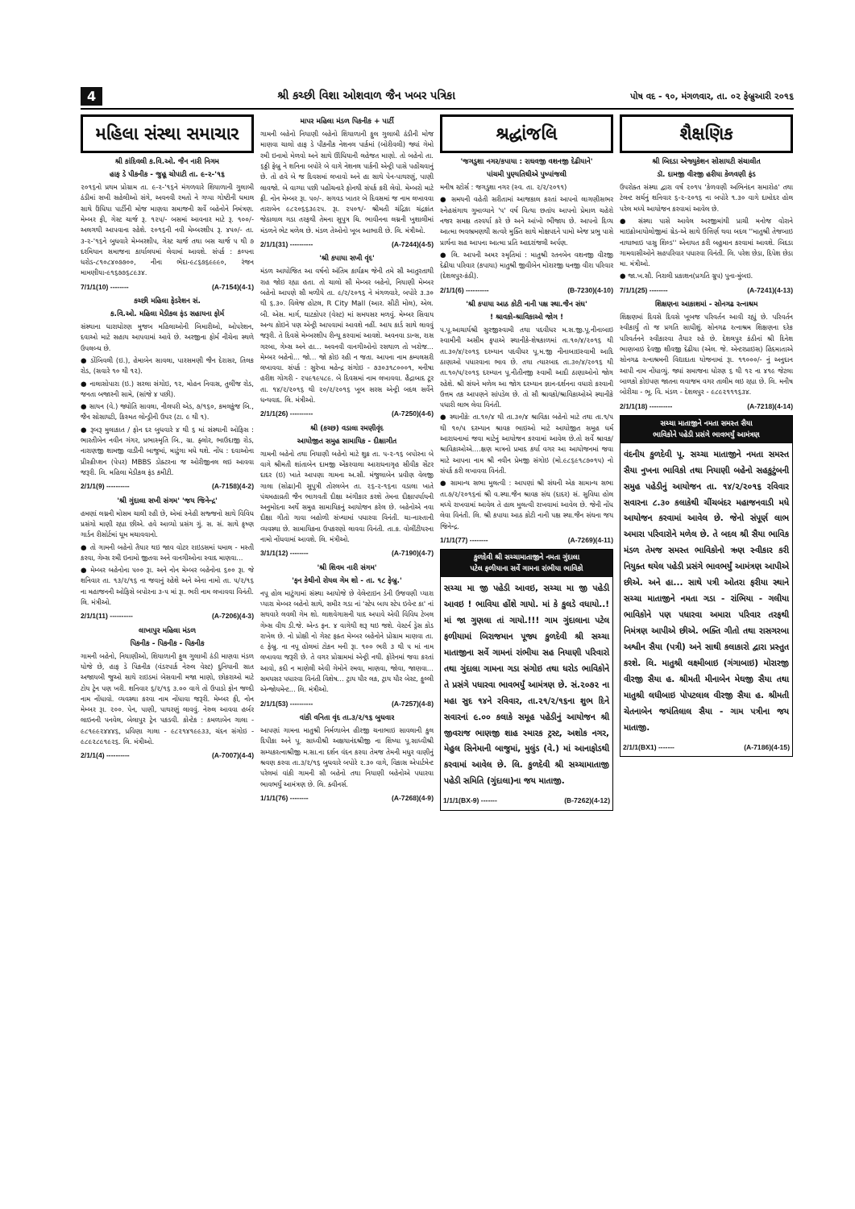4 શ્રી કચ્છી વિશા ઓશવાળ જૈન ખબર પત્રિકા પોષ વદ - ૧૦, મંગળવાર, તા. ૦૨ ફેબ્રુઆરી ૨૦૧૬
મહિલા સંસ્થા સમાચાર
શ્રી કાંદિવલી ક.વિ.ઓ. જૈન નારી નિગમ
હાફ ડે પીકનીક - જુહૂ ચોપાટી તા. ૯-૨-'૧૬
૨૦૧૬નો પ્રથમ પ્રોગ્રામ તા. ૯-૨-'૧૬ને મંગળવારે શિયાળાની ગુલાબી ઠંડીમાં સખી સહેલીઓ સંગે, અવનવી રમતો ને ગપ્પા ગોષ્ટીની ધમાલ સાથે ઉંધિયા પાર્ટીની મોજ માણવા સમાજની સર્વે બહેનોને નિમંત્રણ. મેમ્બર ફી, ગેસ્ટ ચાર્જ રૂ. ૧૨૫/- બસમાં આવનાર માટે રૂ. ૧૦૦/- અલગથી આપવાના રહેશે. ૨૦૧૬ની નવી મેમ્બરશીપ રૂ. ૪૫૦/- તા. ૩-૨-'૧૬ને બુધવારે મેમ્બરશીપ, ગેસ્ટ ચાર્જ તથા બસ ચાર્જ ૫ થી ૭ દરમિયાન સમાજના કાર્યાલયમાં લેવામાં આવશે. સંપર્ક : કલ્પના ધરોડ-૮૧૦૮૪૦૭૭૦૦, નીના ભેદા-૯૮૬૭૬૯૯૯૦, રંજન મામણીયા-૯૧૬૭૭૬૮૯૩૪.
7/1/1(10) -------- (A-7154)(4-1)
કચ્છી મહિલા ફેડરેશન સં.
ક.વિ.ઓ. મહિલા મેડીકલ ફંડ સહાયના ફોર્મ
સંસ્થાના ધારાધોરણ મુજબ મહિલાઓની બિમારીઓ, ઓપરેશન, દવાઓ માટે સહાય આપવામાં આવે છે. અરજીના ફોર્મ નીચેના સ્થળે ઉપલબ્ધ છે.
● ડોંબિવલી (ઇ.), હેમાબેન સાવલા, પારસમણી જૈન દેરાસર, તિલક રોડ, (સવારે ૧૦ થી ૧૨).
● નાલાસોપારા (ઇ.) સરલા સંગોઇ, ૧૨, મોહન નિવાસ, તુલીંજ રોડ, જનતા બજારની સામે, (સાંજે ૪ પછી).
● સાયન (વે.) જ્યોતિ સાવલા, નીલપરી એડ, ૭/૧૬૦, કમલકુંજ બિ., જૈન સોસાયટી, કિસ્મત લોન્ડ્રીની ઉપર (ટા. ૯ થી ૧).
● રૂબરૂ મુલાકાત / ફોન દર બુધવારે ૪ થી ૬ માં સંસ્થાની ઓફિસ : ભારતીબેન નવીન ગંગર, પ્રભાસ્મૃતિ બિ., ગ્રા. ફ્લોર, ભાઉદાજી રોડ, નારાણજી શામજી વાડીની બાજુમાં, માટુંગા મધે થશે. નોંધ : દવાઓના પ્રીસ્ક્રીપ્શન (પેપર) MBBS ડોક્ટરના જ ઓરીજીનલ લઇ આવવા જરૂરી. લિ. મહિલા મેડીકલ ફંડ કમીટી.
2/1/1(9) ---------- (A-7158)(4-2)
'શ્રી ગુંદાલા સખી સંગમ' 'જય જિનેન્દ્ર'
હમણાં લગ્નની મોસમ ચાલી રહી છે, એમાં સ્નેહી સજ્જનો સાથે વિવિધ પ્રસંગો માણી રહ્યા છીએ. હવે આવ્યો પ્રસંગ ગું. સ. સં. સાથે કૃષ્ણ ગાર્ડન રીસોર્ટમાં ધૂમ મચાવવાનો.
● તો ગામની બહેનો તૈયાર થઇ જાવ વોટર રાઇડસમાં ધમાલ - મસ્તી કરવા, ગેમ્સ રમી ઇનામો જીતવા અને વાનગીઓના સ્વાદ માણવા...
● મેમ્બર બહેનોના ૫૦૦ રૂા. અને નોન મેમ્બર બહેનોના ૬૦૦ રૂા. જે શનિવાર તા. ૧૩/૨/૧૬ ના જવાનું રહેશે અને એના નામો તા. ૫/૨/૧૬ ના મહાજનની ઓફિસે બપોરના ૩-૫ માં રૂા. ભરી નામ લખાવવા વિનંતી. લિ. મંત્રીઓ.
2/1/1(11) ---------- (A-7206)(4-3)
લાખાપુર મહિલા મંડળ
પિકનીક - પિકનીક - પિકનીક
ગામની બહેનો, નિયાણીઓ, શિયાળાની ફુલ ગુલાબી ઠંડી માણવા મંડળ યોજે છે, હાફ ડે પિકનીક (વંડરપાર્ક નેરુલ વેસ્ટ) દુનિયાની સાત અજાયબી જુઓ સાથે રાઇડમાં બેસવાની મજા માણો, છોકરાઓ માટે ટોય ટ્રેન પણ ખરી. શનિવાર ૬/૨/૧૬ ૩.૦૦ વાગે તો ઉપાડો ફોન જલ્દી નામ નોંધાવો. વ્યવસ્થા કરવા નામ નોંધાવા જરૂરી. મેમ્બર ફી, નોન મેમ્બર રૂા. ૨૦૦. પેન, પાણી, પાથરણું લાવવું. નેરુલ આવવા હર્બર લાઇનની પનવેલ, બેલાપુર ટ્રેન પકડવી. કોન્ટેક : કમળાબેન ગાલા - ૯૮૧૯૯૨૪૪૪૬, પ્રવિણા ગાલા - ૯૮૨૧૪૧૯૯૩૩, ચંદન સંગોઇ - ૯૮૯૨૮૯૧૯૨૬. લિ. મંત્રીઓ.
2/1/1(4) ---------- (A-7007)(4-4)
માપર મહિલા મંડળ પિકનીક + પાર્ટી
ગામની બહેનો નિયાણી બહેનો શિયાળાની ફુલ ગુલાબી ઠંડીની મોજ માણવા ચાલો હાફ ડે પીકનીક નેશનલ પાર્કમાં (બોરીવલી) જ્યાં ગેમો રમી ઇનામો મેળવો અને સાથે ઊંધિયાની લહેજત માણો. તો બહેનો તા. ૬ઠ્ઠી ફેબ્રુ ને શનિના બપોરે બે વાગે નેશનલ પાર્કની એન્ટ્રી પાસે પહોંચવાનું છે. તો હવે બે જ દિવસમાં લખાવો અને હા સાથે પેન-પાથરણું, પાણી લાવજો. બે વાગ્યા પછી પહોંચનારે ફોનથી સંપર્ક કરી લેવો. મેમ્બરો માટે ફ્રી. નોન મેમ્બર રૂા. ૫૦/-. સગવડ ખાતર બે દિવસમાં જ નામ લખાવવા તારાબેન ૯૮૨૦૬૬૩૯૨૫. રૂા. ૨૫૦૧/- શ્રીમતી ચંદ્રિકા ચંદ્રકાંત જેઠાલાલ ગડા તરફથી તેમના સુપુત્ર ચિ. ભાવીનના લગ્નની ખુશાલીમાં મંડળને ભેટ મળેલ છે. મંડળ તેઓનો ખૂબ આભારી છે. લિ. મંત્રીઓ.
2/1/1(31) ---------- (A-7244)(4-5)
'શ્રી કપાયા સખી વૃંદ'
મંડળ આયોજિત આ વર્ષનો અંતિમ કાર્યક્રમ જેની તમે સૌ આતુરતાથી રાહ જોઇ રહ્યા હતા. તો ચાલો સૌ મેમ્બર બહેનો, નિયાણી મેમ્બર બહેનો આપણે સૌ મળીયે તા. ૯/૨/૨૦૧૬ ને મંગળવારે, બપોરે ૩.૩૦ થી ૬.૩૦. વિલેજ હોટલ, R City Mall (આર. સીટી મોલ), એલ. બી. એસ. માર્ગ, ઘાટકોપર (વેસ્ટ) માં સમયસર મળવું. મેમ્બર સિવાય અન્ય કોઇને પણ એન્ટ્રી આપવામાં આવશે નહીં. આય કાર્ડ સાથે લાવવું જરૂરી. તે દિવસે મેમ્બરશીપ રીન્યૂ કરવામાં આવશે. અવનવા ડાન્સ, રાસ ગરબા, ગેમ્સ અને હા... અવનવી વાનગીઓનો રસથાળ તો ખરોજ... મેમ્બર બહેનો... જો... જો કોઇ રહી ન જતા. આપના નામ કમ્પલસરી લખાવવા. સંપર્ક : સુરેખા મહેન્દ્ર સંગોઇ - ૭૩૦૩૧૮૦૦૦૧, મનીષા હરીશ ગોગરી - ૨૫૯૧૯૫૮૯. બે દિવસમાં નામ લખાવવા. હૈદ્રાબાદ ટૂર તા. ૧૪/૨/૨૦૧૬ થી ૨૦/૨/૨૦૧૬ ખૂબ સરસ એન્ટ્રી બદલ સર્વેને ધન્યવાદ. લિ. મંત્રીઓ.
2/1/1(26) ---------- (A-7250)(4-6)
શ્રી (કચ્છ) વડાલા રમણીવૃંદ
આયોજીત સમુહ સામાયિક - દીક્ષાગીત
ગામની બહેનો તથા નિયાણી બહેનો માટે શુક્ર તા. ૫-૨-૧૬ બપોરના બે વાગે શ્રીમતી શાંતાબેન દામજી એંકરવાલા આરાધનાગૃહ સીવીક સેંટર દાદર (ઇ) ખાતે આપણા ગામના અ.સૌ. મંજુલાબેન પ્રવીણ વેલજી ગાલા (સોઢા)ની સુપુત્રી તોરલબેન તા. ૨૬-૨-૧૬ના વડાલા ખાતે પંચમહાવ્રતી જૈન ભાગવતી દીક્ષા અંગીકાર કરશે તેમના દીક્ષાપર્યાયની અનુમોદના અર્થે સમુહ સામાયિકનું આયોજન કરેલ છે. બહેનોએ નવા દીક્ષા ગીતો ગાવા બહોળી સંખ્યામાં પધારવા વિનંતી. ચા-નાસ્તાની વ્યવસ્થા છે. સામાયિકના ઉપકરણો લાવવા વિનંતી. તા.ક. વોલીંટીયરના નામો નોંધવામાં આવશે. લિ. મંત્રીઓ.
3/1/1(12) -------- (A-7190)(4-7)
'શ્રી શિવમ નારી સંગમ'
'ફન કેથીનો રોયલ ગેમ શો - તા. ૧૮ ફેબ્રુ.'
નપૂ હોલ માટુંગામાં સંસ્થા આયોજે છે વેલેન્ટાઇન ડેની ઉજવણી પ્યારા પ્યારા મેમ્બર બહેનો સાથે, સમીર ગડા નાં 'સ્ટેપ બાય સ્ટેપ ઇવેન્ટ કા' નાં સથવારે લવલી ગેમ શો. લાશવેગાસની યાદ અપાવે એવી વિવિધ ટેબલ ગેમ્સ વીથ ડી.જે. એન્ડ ફન. ૪ વાગેથી શરૂ થઇ જશે. વેસ્ટર્ન ડ્રેસ કોડ રાખેલ છે. નો પ્રોક્ષી નો ગેસ્ટ ફક્ત મેમ્બર બહેનોને પ્રોગ્રામ માણવા તા. ૯ ફેબ્રુ. ના નપૂ હોલમાં ટોકન મની રૂા. ૧૦૦ ભરી ૩ થી ૫ માં નામ લખાવવા જરૂરી છે. તે વગર પ્રોગ્રામમાં એન્ટ્રી નથી. ફોરેનમાં જવા કરતાં આવો, કદી ન માણેલી એવી ગેમોને રમવા, માણવા, જોવા, જાણવા... સમયસર પધારવા વિનંતી વિશેષ... ટ્રાય યૌર લક, ટ્રાય યૌર બેસ્ટ, ફુલ્લી એન્જોયમેન્ટ... લિ. મંત્રીઓ.
2/1/1(53) ---------- (A-7257)(4-8)
વાંકી વનિતા વૃંદ તા.૩/૨/૧૬ બુધવાર
આપણાં ગામના માતુશ્રી નિર્મળાબેન હીરજી ચનાભાઇ સાવલાની કુલ દિપીકા અને પૂ. સાધ્વીશ્રી અક્ષયાનંદશ્રીજી ના શિષ્યા પૂ.સાધ્વીશ્રી સમ્યકરત્નાશ્રીજી મ.સા.ના દર્શન વંદન કરવા તેમજ તેમની મધુર વાણીનું શ્રવણ કરવા તા.૩/૨/૧૬ બુધવારે બપોરે ૨.૩૦ વાગે, વિકાસ એપાર્ટમેન્ટ પરેલમાં વાંકી ગામની સૌ બહેનો તથા નિયાણી બહેનોએ પધારવા ભાવભર્યું આમંત્રણ છે. લિ. ક્વીનર્સ.
1/1/1(76) -------- (A-7268)(4-9)
શ્રદ્ધાંજલિ
'જગડુશા નગર/કપાયા : રાઘવજી વશનજી દેઢીયાને'
પાંચમી પુણ્યતિથીએ પુષ્પાંજલી
મનીષ સ્ટોર્સ : જગડુશા નગર (સ્વ. તા. ૨/૨/૨૦૧૧)
● સમયની વહેતી સરીતામાં આજકાલ કરતાં આપનો લાગણીસભર સ્નેહસંગાથ ગુમાવ્યાને '૫' વર્ષ વિત્યા છતાંય આપનો પ્રેમાળ ચહેરો નજર સમક્ષ તરવર્યા કરે છે અને આંખો ભીંજાય છે. આપનો દિવ્ય આત્મા ભવભ્રમણથી સત્વરે મુક્તિ સાથે મોક્ષપદને પામો એજ પ્રભુ પાસે પ્રાર્થના સહ આપના આત્મા પ્રતિ આદરાંજલી અર્પણ.
● લિ. આપની અમર સ્મૃતિમાં : માતુશ્રી રતનબેન વશનજી વીરજી દેઢીયા પરિવાર (કપાયા) માતુશ્રી જીવીબેન મોરારજી ધનજી વીરા પરિવાર (દેશલપુર-કંઠી).
2/1/1(6) ---------- (B-7230)(4-10)
'શ્રી કપાયા આઠ કોટી નાની પક્ષ સ્થા.જૈન સંઘ'
! શ્રાવકો-શ્રાવિકાઓ જોગ !
પ.પૂ.આચાર્યશ્રી સુરજીસ્વામી તથા પદવીધર મ.સ.જી.પૂ.નીનાબાઇ સ્વામીની અસીમ કૃપાએ સ્થાનીકે-શેષકાળમાં તા.૧૦/૪/૨૦૧૬ થી તા.૩૦/૪/૨૦૧૬ દરમ્યાન પદવીધર પૂ.મ.જી નીનાબાઇસ્વામી આદિ ઠાણાઓ પધારવાના ભાવ છે. તથા ત્યારબાદ તા.૩૦/૪/૨૦૧૬ થી તા.૧૦/૫/૨૦૧૬ દરમ્યાન પૂ.નીતીનજી સ્વામી આદી ઠાણાઓનો જોગ રહેશે. શ્રી સંઘને મળેલ આ જોગ દરમ્યાન જ્ઞાન-દર્શનના વધારો કરવાની ઉત્તમ તક આપણને સાંપડેલ છે. તો સૌ શ્રાવકો/શ્રાવિકાઓએ સ્થાનીકે પધારી લાભ લેવા વિનંતી.
● સ્થાનીકેઃ તા.૧૦/૪ થી તા.૩૦/૪ શ્રાવિકા બહેનો માટે તથા તા.૧/૫ થી ૧૦/૫ દરમ્યાન શ્રાવક ભાઇઓ માટે આયોજીત સમૂહ ધર્મ આરાધનામાં જવા માટેનું આયોજન કરવામાં આવેલ છે.તો સર્વે શ્રાવક/શ્રાવિકાઓએ....ક્ષણ માત્રનો પ્રમાદ કર્યા વગર આ આયોજનમાં જવા માટે આપના નામ શ્રી નવીન પ્રેમજી સંગોઇ (મો.૯૮૬૯૧૮૭૦૧૫) નો સંપર્ક કરી લખાવવા વિનંતી.
● સામાન્ય સભા મુલત્વી : આપણાં શ્રી સંઘની એક સામાન્ય સભા તા.૭/૨/૨૦૧૬નાં શ્રી વ.સ્થા.જૈન શ્રાવક સંઘ (દાદર) સં. સુવિધા હોલ મધ્યે રાખવામાં આવેલ તે હાલ મુલત્વી રાખવામાં આવેલ છે. જેની નોંધ લેવા વિનંતી. લિ. શ્રી કપાયા આઠ કોટી નાની પક્ષ સ્થા.જૈન સંઘના જય જિનેન્દ્ર.
1/1/1(77) -------- (A-7269)(4-11)
કુળદેવી શ્રી સચ્ચામાતાજીને નમતા ગુંદાલા
પટેલ ફળીયાના સર્વે ગામના રાંભીયા ભાવિકો
સચ્ચા મા જી પહેડી આવઇ, સચ્ચા મા જી પહેડી આવઇ ! ભાવિયા હોંશે ગાયો. માં કે કુલડે વધાયો..! માં જા ગુણલા તાં ગાયો.!!! ગામ ગુંદાલાના પટેલ ફળીયામાં બિરાજમાન પૂજ્ય કુળદેવી શ્રી સચ્ચા માતાજીના સર્વે ગામનાં રાંભીયા સહ નિયાણી પરિવારો તથા ગુંદાલા ગામના ગડા સંગોઇ તથા ધરોડ ભાવિકોને તે પ્રસંગે પધારવા ભાવભર્યું આમંત્રણ છે. સં.૨૦૭૨ ના મહા સુદ ૧૪ને રવિવાર, તા.૨૧/૨/૧૬ના શુભ દિને સવારનાં ૯.૦૦ કલાકે સમૂહ પહેડીનું આયોજન શ્રી જીવરાજ ભાણજી શાહ સ્મારક ટ્રસ્ટ, અશોક નગર, મેહુલ સિનેમાની બાજુમાં, મુલુંડ (વે.) માં આનાફોડથી કરવામાં આવેલ છે. લિ. કુળદેવી શ્રી સચ્ચામાતાજી પહેડી સમિતિ (ગુંદાલા)ના જય માતાજી.
1/1/1(BX-9) ------- (B-7262)(4-12)
શૈક્ષણિક
શ્રી બિદડા એજ્યુકેશન સોસાયટી સંચાલીત
ડૉ. દામજી વીરજી હરીયા કેળવણી ફંડ
ઉપરોક્ત સંસ્થા દ્વારા વર્ષ ૨૦૧૫ 'કેળવણી અભિનંદન સમારોહ' તથા ટેલન્ટ સર્ચનું શનિવાર ૬-૨-૨૦૧૬ ના બપોરે ૧.૩૦ વાગે દામોદર હોલ પરેલ મધ્યે આયોજન કરવામાં આવેલ છે.
● સંસ્થા પાસે આવેલ અરજીમાંથી પ્રાચી મનોજ વોરાને માઇક્રોબાયોલોજીમાં ગ્રેડ-એ સાથે ઉત્તિર્ણ થવા બદલ ''માતુશ્રી તેજબાઇ નાથાભાઇ પાસુ શિલ્ડ'' એનાયત કરી બહુમાન કરવામાં આવશે. બિદડા ગામવાસીઓને સહપરિવાર પધારવા વિનંતી. લિ. પરેશ છેડા, દિપેશ છેડા મા. મંત્રીઓ.
● જા.ખ.સૌ. નિરાલી પ્રકાશન(પ્રગતિ ગ્રુપ) પુના-મુંબઇ.
7/1/1(25) -------- (A-7241)(4-13)
શિક્ષણના આકાશમાં - સોનગઢ રત્નાશ્રમ
શિક્ષણમાં દિવસે દિવસે ખૂબજ પરિવર્તન આવી રહ્યું છે. પરિવર્તન સ્વીકાર્યું તો જ પ્રગતિ સાધીશું. સોનગઢ રત્નાશ્રમ શિક્ષણના દરેક પરિવર્તનને સ્વીકારવા તૈયાર રહે છે. દેશલપુર કંઠીનાં શ્રી દિનેશ ભાણબાઇ દેવજી શીવજી દેઢીયા (એલ. જે. એન્ટરપ્રાઇસ) હિંદમાતાએ સોનગઢ રત્નાશ્રમની વિદ્યાદાતા યોજનામાં રૂા. ૧૧૦૦૦/- નું અનુદાન આપી નામ નોંધાવ્યું. જ્યાં સમાજના ધોરણ ૬ થી ૧૨ ના ૪૧૯ જેટલા બાળકો કોઇપણ જાતના લવાજમ વગર તાલીમ લઇ રહ્યા છે. લિ. મનીષ બોરીચા - ભૂ. વિ. મંડળ - દેશલપુર - ૯૮૯૨૧૧૧૬૩૪.
2/1/1(18) ---------- (A-7218)(4-14)
સચ્ચા માતાજીને નમતા સમસ્ત સૈયા
ભાવિકોને પહેડી પ્રસંગે ભાવભર્યું આમંત્રણ
વંદનીય કુળદેવી પૂ. સચ્ચા માતાજીને નમતા સમસ્ત સૈયા નુખના ભાવિકો તથા નિયાણી બહેનો સહકુટુંબની સમુહ પહેડીનું આયોજન તા. ૧૪/૨/૨૦૧૬ રવિવાર સવારના ૮.૩૦ કલાકેથી ચીંચબંદર મહાજનવાડી મધે આયોજન કરવામાં આવેલ છે. જેનો સંપૂર્ણ લાભ અમારા પરિવારોને મળેલ છે. તે બદલ શ્રી સૈયા ભાવિક મંડળ તેમજ સમસ્ત ભાવિકોનો ઋણ સ્વીકાર કરી નિયુક્ત થયેલ પહેડી પ્રસંગે ભાવભર્યું આમંત્રણ આપીએ છીએ. અને હા... સાથે પત્રી ઓતરા ફરીયા સ્થાને સચ્ચા માતાજીને નમતા ગડા - રાંભિયા - ગલીયા ભાવિકોને પણ પધારવા અમારા પરિવાર તરફથી નિમંત્રણ આપીએ છીએ. ભક્તિ ગીતો તથા રાસગરબા અશ્વીન સૈયા (પત્રી) અને સાથી કલાકારો દ્વારા પ્રસ્તુત કરશે. લિ. માતુશ્રી લક્ષ્મીબાઇ (ગંગાબાઇ) મોરારજી વીરજી સૈયા હ. શ્રીમતી મીનાબેન મેઘજી સૈયા તથા માતુશ્રી લધીબાઇ પોપટલાલ વીરજી સૈયા હ. શ્રીમતી ચેતનાબેન જયંતિલાલ સૈયા - ગામ પત્રીના જય માતાજી.
2/1/1(BX1) ------- (A-7186)(4-15)